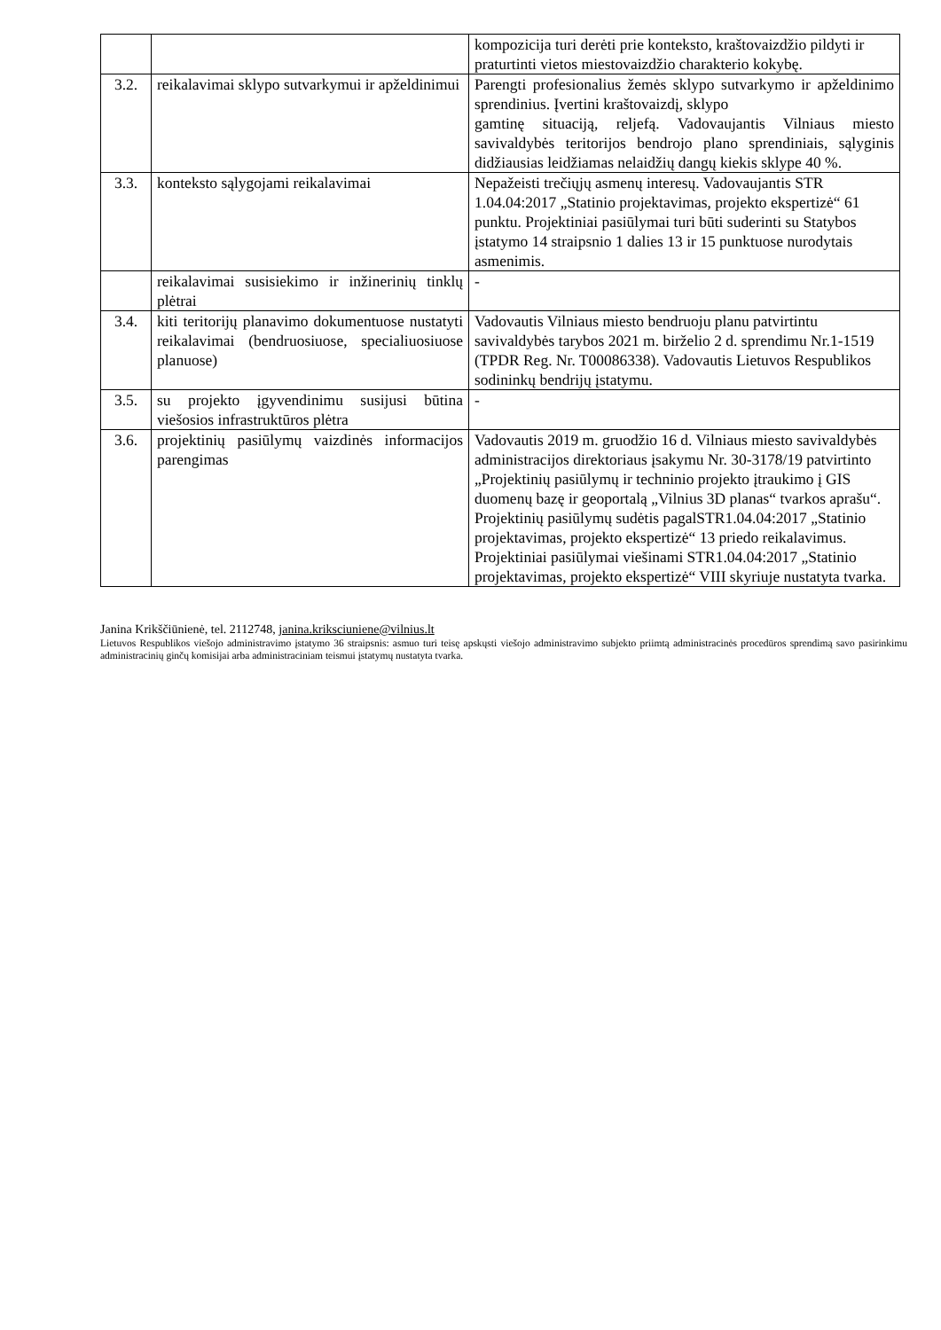| | | kompozicija turi derėti prie konteksto, kraštovaizdžio pildyti ir praturtinti vietos miestovaizdžio charakterio kokybę. |
| 3.2. | reikalavimai sklypo sutvarkymui ir apželdinimui | Parengti profesionalius žemės sklypo sutvarkymo ir apželdinimo sprendinius. Įvertini kraštovaizdį, sklypo gamtinę situaciją, reljefą. Vadovaujantis Vilniaus miesto savivaldybės teritorijos bendrojo plano sprendiniais, sąlyginis didžiausias leidžiamas nelaidžių dangų kiekis sklype 40 %. |
| 3.3. | konteksto sąlygojami reikalavimai | Nepažeisti trečiųjų asmenų interesų. Vadovaujantis STR 1.04.04:2017 „Statinio projektavimas, projekto ekspertizė“ 61 punktu. Projektiniai pasiūlymai turi būti suderinti su Statybos įstatymo 14 straipsnio 1 dalies 13 ir 15 punktuose nurodytais asmenimis. |
| | reikalavimai susisiekimo ir inžinerinių tinklų plėtrai | - |
| 3.4. | kiti teritorijų planavimo dokumentuose nustatyti reikalavimai (bendruosiuose, specialiuosiuose planuose) | Vadovautis Vilniaus miesto bendruoju planu patvirtintu savivaldybės tarybos 2021 m. birželio 2 d. sprendimu Nr.1-1519 (TPDR Reg. Nr. T00086338). Vadovautis Lietuvos Respublikos sodininkų bendrijų įstatymu. |
| 3.5. | su projekto įgyvendinimu susijusi būtina viešosios infrastruktūros plėtra | - |
| 3.6. | projektinių pasiūlymų vaizdinės informacijos parengimas | Vadovautis 2019 m. gruodžio 16 d. Vilniaus miesto savivaldybės administracijos direktoriaus įsakymu Nr. 30-3178/19 patvirtinto „Projektinių pasiūlymų ir techninio projekto įtraukimo į GIS duomenų bazę ir geoportalą „Vilnius 3D planas“ tvarkos aprašu“. Projektinių pasiūlymų sudėtis pagalSTR1.04.04:2017 „Statinio projektavimas, projekto ekspertizė“ 13 priedo reikalavimus. Projektiniai pasiūlymai viešinami STR1.04.04:2017 „Statinio projektavimas, projekto ekspertizė“ VIII skyriuje nustatyta tvarka. |
Janina Krikščiūnienė, tel. 2112748, janina.kriksciuniene@vilnius.lt
Lietuvos Respublikos viešojo administravimo įstatymo 36 straipsnis: asmuo turi teisę apskųsti viešojo administravimo subjekto priimtą administracinės procedūros sprendimą savo pasirinkimu administracinių ginčų komisijai arba administraciniam teismui įstatymų nustatyta tvarka.